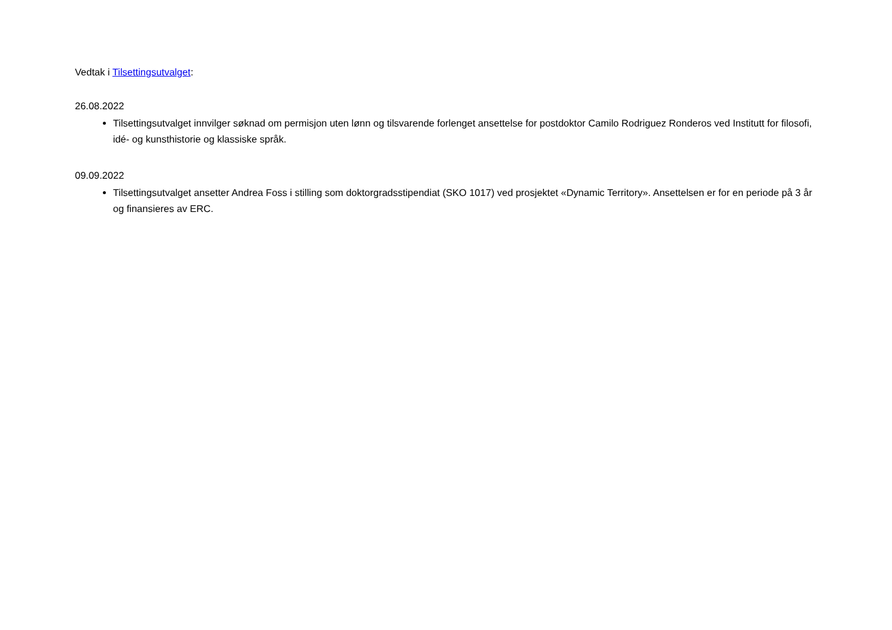Vedtak i Tilsettingsutvalget:
26.08.2022
Tilsettingsutvalget innvilger søknad om permisjon uten lønn og tilsvarende forlenget ansettelse for postdoktor Camilo Rodriguez Ronderos ved Institutt for filosofi, idé- og kunsthistorie og klassiske språk.
09.09.2022
Tilsettingsutvalget ansetter Andrea Foss i stilling som doktorgradsstipendiat (SKO 1017) ved prosjektet «Dynamic Territory». Ansettelsen er for en periode på 3 år og finansieres av ERC.